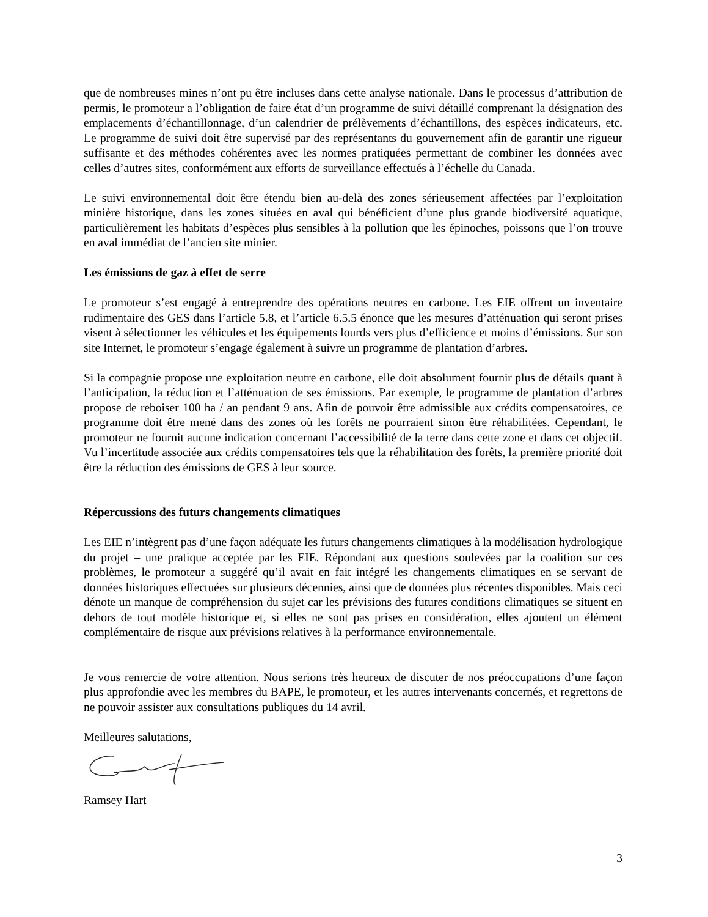que de nombreuses mines n’ont pu être incluses dans cette analyse nationale. Dans le processus d’attribution de permis, le promoteur a l’obligation de faire état d’un programme de suivi détaillé comprenant la désignation des emplacements d’échantillonnage, d’un calendrier de prélèvements d’échantillons, des espèces indicateurs, etc. Le programme de suivi doit être supervisé par des représentants du gouvernement afin de garantir une rigueur suffisante et des méthodes cohérentes avec les normes pratiquées permettant de combiner les données avec celles d’autres sites, conformément aux efforts de surveillance effectués à l’échelle du Canada.
Le suivi environnemental doit être étendu bien au-delà des zones sérieusement affectées par l’exploitation minière historique, dans les zones situées en aval qui bénéficient d’une plus grande biodiversité aquatique, particulièrement les habitats d’espèces plus sensibles à la pollution que les épinoches, poissons que l’on trouve en aval immédiat de l’ancien site minier.
Les émissions de gaz à effet de serre
Le promoteur s’est engagé à entreprendre des opérations neutres en carbone. Les EIE offrent un inventaire rudimentaire des GES dans l’article 5.8, et l’article 6.5.5 énonce que les mesures d’atténuation qui seront prises visent à sélectionner les véhicules et les équipements lourds vers plus d’efficience et moins d’émissions. Sur son site Internet, le promoteur s’engage également à suivre un programme de plantation d’arbres.
Si la compagnie propose une exploitation neutre en carbone, elle doit absolument fournir plus de détails quant à l’anticipation, la réduction et l’atténuation de ses émissions. Par exemple, le programme de plantation d’arbres propose de reboiser 100 ha / an pendant 9 ans. Afin de pouvoir être admissible aux crédits compensatoires, ce programme doit être mené dans des zones où les forêts ne pourraient sinon être réhabilitées. Cependant, le promoteur ne fournit aucune indication concernant l’accessibilité de la terre dans cette zone et dans cet objectif. Vu l’incertitude associée aux crédits compensatoires tels que la réhabilitation des forêts, la première priorité doit être la réduction des émissions de GES à leur source.
Répercussions des futurs changements climatiques
Les EIE n’intègrent pas d’une façon adéquate les futurs changements climatiques à la modélisation hydrologique du projet – une pratique acceptée par les EIE. Répondant aux questions soulevées par la coalition sur ces problèmes, le promoteur a suggéré qu’il avait en fait intégré les changements climatiques en se servant de données historiques effectuées sur plusieurs décennies, ainsi que de données plus récentes disponibles. Mais ceci dénote un manque de compréhension du sujet car les prévisions des futures conditions climatiques se situent en dehors de tout modèle historique et, si elles ne sont pas prises en considération, elles ajoutent un élément complémentaire de risque aux prévisions relatives à la performance environnementale.
Je vous remercie de votre attention. Nous serions très heureux de discuter de nos préoccupations d’une façon plus approfondie avec les membres du BAPE, le promoteur, et les autres intervenants concernés, et regrettons de ne pouvoir assister aux consultations publiques du 14 avril.
Meilleures salutations,
Ramsey Hart
3